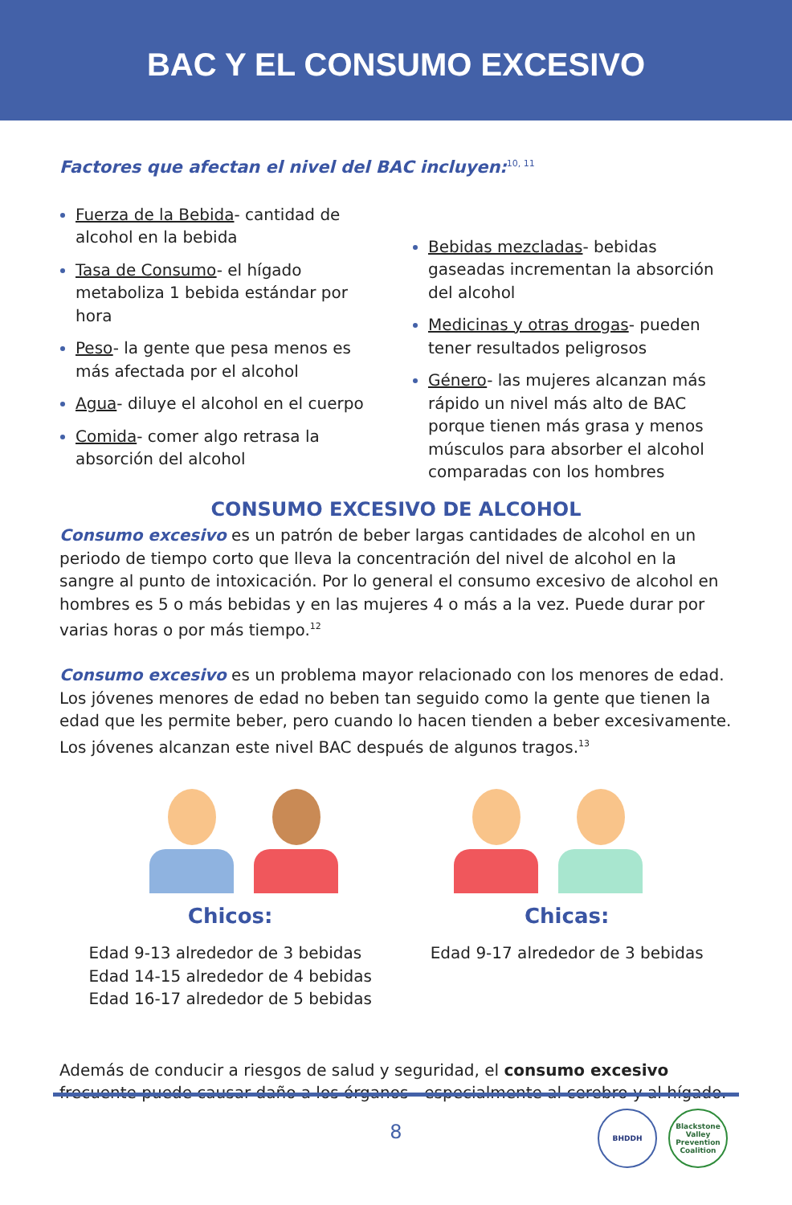BAC Y EL CONSUMO EXCESIVO
Factores que afectan el nivel del BAC incluyen:<sup>10, 11</sup>
Fuerza de la Bebida- cantidad de alcohol en la bebida
Tasa de Consumo- el hígado metaboliza 1 bebida estándar por hora
Peso- la gente que pesa menos es más afectada por el alcohol
Agua- diluye el alcohol en el cuerpo
Comida- comer algo retrasa la absorción del alcohol
Bebidas mezcladas- bebidas gaseadas incrementan la absorción del alcohol
Medicinas y otras drogas- pueden tener resultados peligrosos
Género- las mujeres alcanzan más rápido un nivel más alto de BAC porque tienen más grasa y menos músculos para absorber el alcohol comparadas con los hombres
CONSUMO EXCESIVO DE ALCOHOL
Consumo excesivo es un patrón de beber largas cantidades de alcohol en un periodo de tiempo corto que lleva la concentración del nivel de alcohol en la sangre al punto de intoxicación. Por lo general el consumo excesivo de alcohol en hombres es 5 o más bebidas y en las mujeres 4 o más a la vez. Puede durar por varias horas o por más tiempo.<sup>12</sup>
Consumo excesivo es un problema mayor relacionado con los menores de edad. Los jóvenes menores de edad no beben tan seguido como la gente que tienen la edad que les permite beber, pero cuando lo hacen tienden a beber excesivamente. Los jóvenes alcanzan este nivel BAC después de algunos tragos.<sup>13</sup>
Chicos:
Edad 9-13 alrededor de 3 bebidas
Edad 14-15 alrededor de 4 bebidas
Edad 16-17 alrededor de 5 bebidas
Chicas:
Edad 9-17 alrededor de 3 bebidas
Además de conducir a riesgos de salud y seguridad, el consumo excesivo frecuente puede causar daño a los órganos - especialmente al cerebro y al hígado.
8
BHDDH Blackstone Valley Prevention Coalition